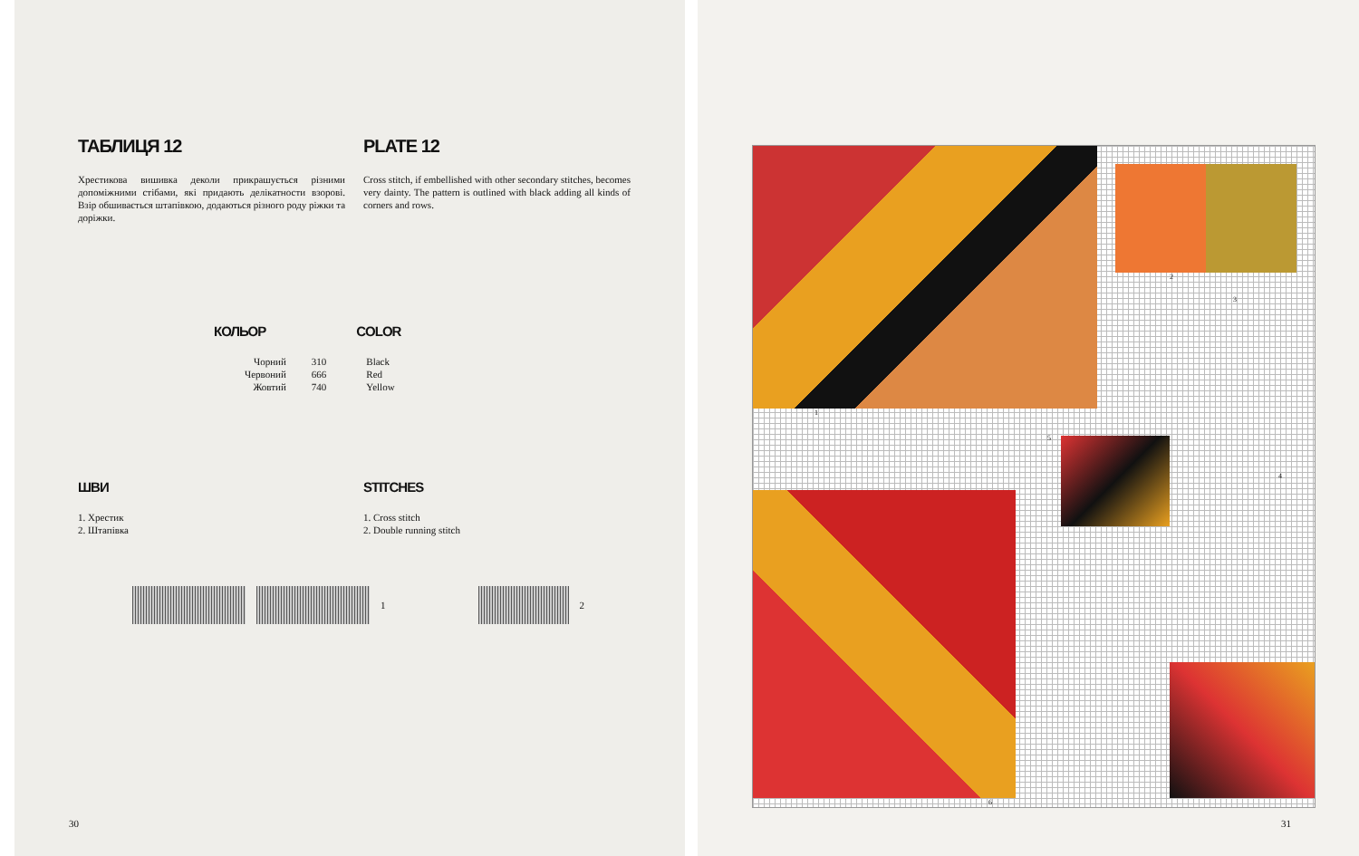ТАБЛИЦЯ 12
Хрестикова вишивка деколи прикрашується різними допоміжними стібами, які придають делікатности взорові. Взір обшивається штапівкою, додаються різного роду ріжки та доріжки.
PLATE 12
Cross stitch, if embellished with other secondary stitches, becomes very dainty. The pattern is outlined with black adding all kinds of corners and rows.
КОЛЬОР COLOR
| Чорний | 310 | Black |
| Червоний | 666 | Red |
| Жовтий | 740 | Yellow |
ШВИ
1. Хрестик
2. Штапівка
STITCHES
1. Cross stitch
2. Double running stitch
1 2
30
1
2
3
4
5
6
31